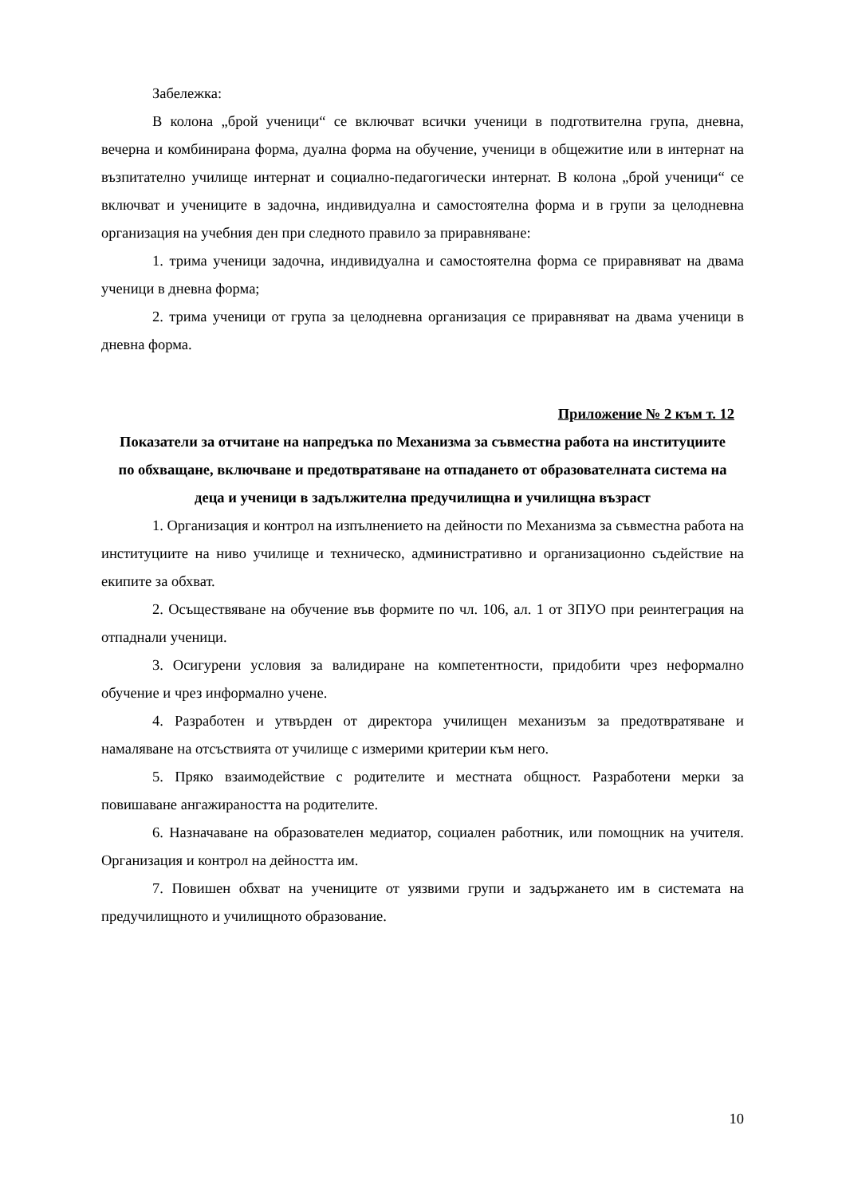Забележка:
В колона „брой ученици“ се включват всички ученици в подготвителна група, дневна, вечерна и комбинирана форма, дуална форма на обучение, ученици в общежитие или в интернат на възпитателно училище интернат и социално-педагогически интернат. В колона „брой ученици“ се включват и учениците в задочна, индивидуална и самостоятелна форма и в групи за целодневна организация на учебния ден при следното правило за приравняване:
1. трима ученици задочна, индивидуална и самостоятелна форма се приравняват на двама ученици в дневна форма;
2. трима ученици от група за целодневна организация се приравняват на двама ученици в дневна форма.
Приложение № 2 към т. 12
Показатели за отчитане на напредъка по Механизма за съвместна работа на институциите по обхващане, включване и предотвратяване на отпадането от образователната система на деца и ученици в задължителна предучилищна и училищна възраст
1. Организация и контрол на изпълнението на дейности по Механизма за съвместна работа на институциите на ниво училище и техническо, административно и организационно съдействие на екипите за обхват.
2. Осъществяване на обучение във формите по чл. 106, ал. 1 от ЗПУО при реинтеграция на отпаднали ученици.
3. Осигурени условия за валидиране на компетентности, придобити чрез неформално обучение и чрез информално учене.
4. Разработен и утвърден от директора училищен механизъм за предотвратяване и намаляване на отсъствията от училище с измерими критерии към него.
5. Пряко взаимодействие с родителите и местната общност. Разработени мерки за повишаване ангажираността на родителите.
6. Назначаване на образователен медиатор, социален работник, или помощник на учителя. Организация и контрол на дейността им.
7. Повишен обхват на учениците от уязвими групи и задържането им в системата на предучилищното и училищното образование.
10